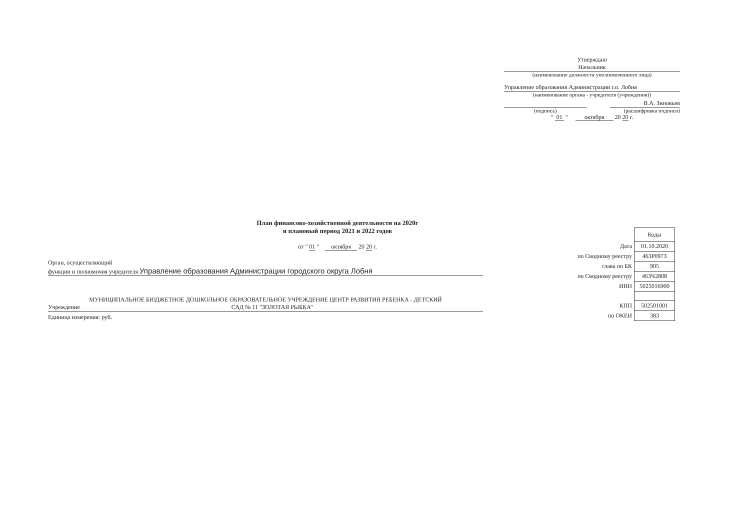Утверждаю
Начальник
(наименование должности уполномоченного лица)
Управление образования Администрации г.о. Лобня
(наименование органа - учредителя (учреждения))
В.А. Зиновьев
(подпись) (расшифровка подписи)
" 01 " октября 20 20 г.
План финансово-хозяйственной деятельности на 2020г
и плановый период 2021 и 2022 годов
от " 01 " октября 20 20 г.
Орган, осуществляющий
функции и полномочия учредителя Управление образования Администрации городского округа Лобня
МУНИЦИПАЛЬНОЕ БЮДЖЕТНОЕ ДОШКОЛЬНОЕ ОБРАЗОВАТЕЛЬНОЕ УЧРЕЖДЕНИЕ ЦЕНТР РАЗВИТИЯ РЕБЕНКА - ДЕТСКИЙ
Учреждение САД № 11 "ЗОЛОТАЯ РЫБКА"
Единица измерения: руб.
| | Коды |
| Дата | 01.10.2020 |
| по Сводному реестру | 463Р0973 |
| глава по БК | 905 |
| по Сводному реестру | 463Ч2808 |
| ИНН | 5025016900 |
| КПП | 502501001 |
| по ОКЕИ | 383 |